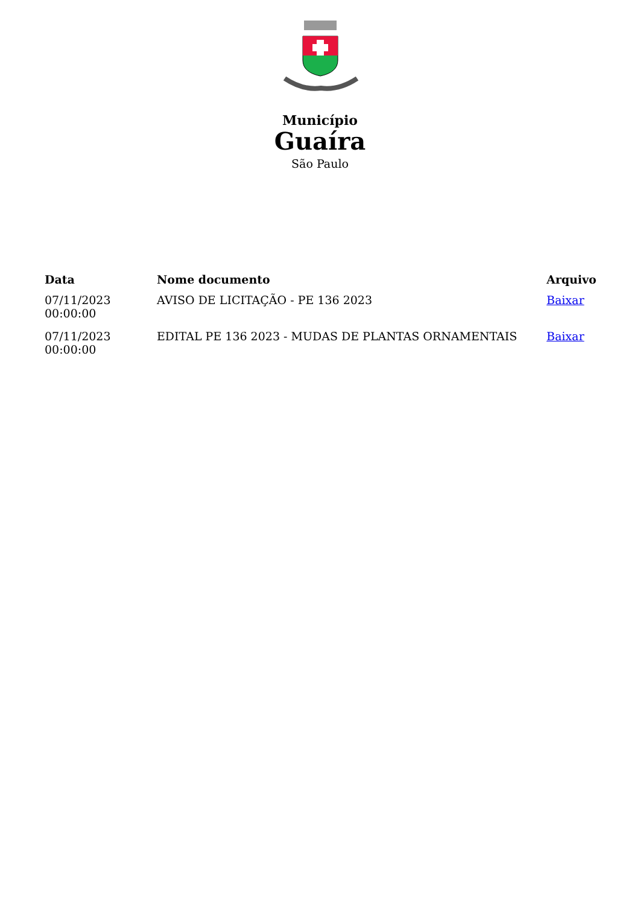Município
Guaíra
São Paulo
| Data | Nome documento | Arquivo |
| --- | --- | --- |
| 07/11/2023 00:00:00 | AVISO DE LICITAÇÃO - PE 136 2023 | Baixar |
| 07/11/2023 00:00:00 | EDITAL PE 136 2023 - MUDAS DE PLANTAS ORNAMENTAIS | Baixar |